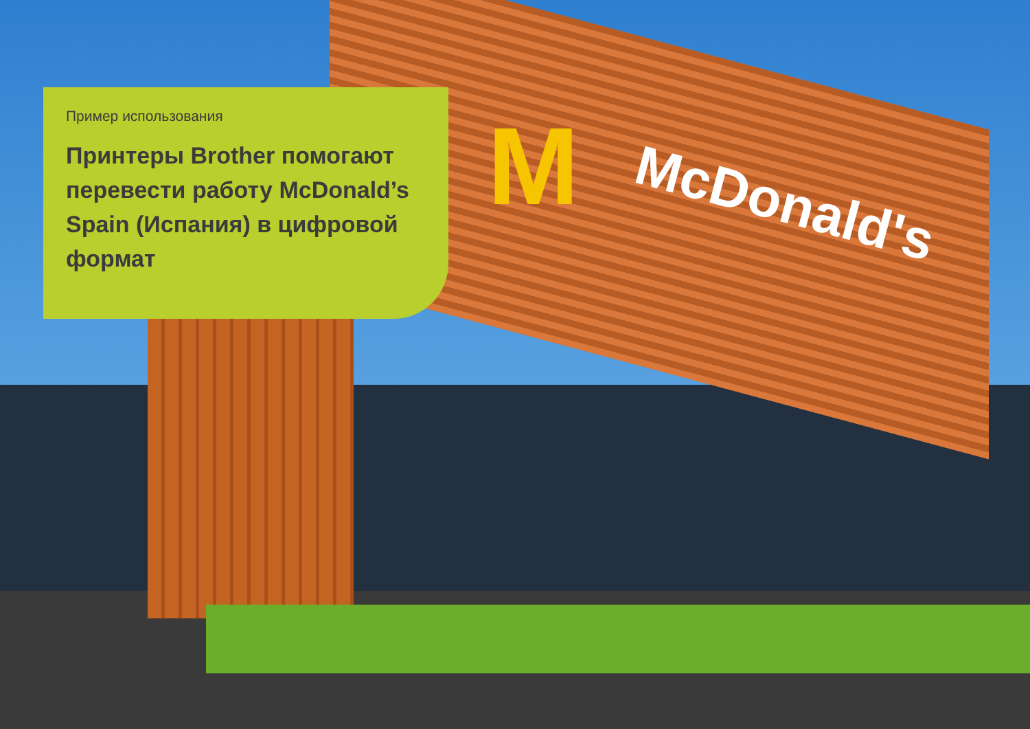M McDonald's
Пример использования
Принтеры Brother помогают перевести работу McDonald’s Spain (Испания) в цифровой формат